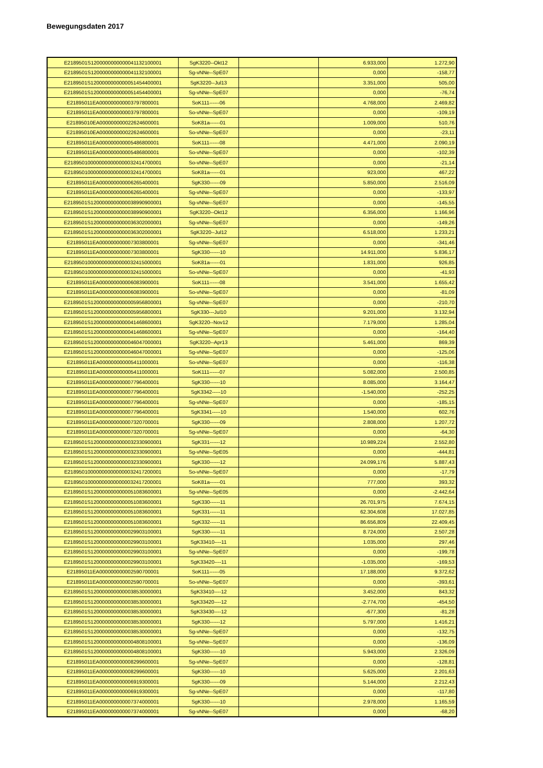Bewegungsdaten 2017
| E2189501S1200000000000041132100001 | SgK3220--Okt12 | | 6.933,000 | 1.272,90 |
| E2189501S1200000000000041132100001 | Sg-vNNe--SpE07 | | 0,000 | -158,77 |
| E2189501S1200000000000051454400001 | SgK3220--Jul13 | | 3.351,000 | 505,00 |
| E2189501S1200000000000051454400001 | Sg-vNNe--SpE07 | | 0,000 | -76,74 |
| E21895011EA000000000003797800001 | SoK111------06 | | 4.768,000 | 2.469,82 |
| E21895011EA000000000003797800001 | So-vNNe--SpE07 | | 0,000 | -109,19 |
| E21895010EA000000000022624600001 | SoK81a------01 | | 1.009,000 | 510,76 |
| E21895010EA000000000022624600001 | So-vNNe--SpE07 | | 0,000 | -23,11 |
| E21895011EA000000000005486800001 | SoK111------08 | | 4.471,000 | 2.090,19 |
| E21895011EA000000000005486800001 | So-vNNe--SpE07 | | 0,000 | -102,39 |
| E218950100000000000000032414700001 | So-vNNe--SpE07 | | 0,000 | -21,14 |
| E218950100000000000000032414700001 | SoK81a------01 | | 923,000 | 467,22 |
| E21895011EA000000000006265400001 | SgK330------09 | | 5.850,000 | 2.516,09 |
| E21895011EA000000000006265400001 | Sg-vNNe--SpE07 | | 0,000 | -133,97 |
| E2189501S1200000000000038990900001 | Sg-vNNe--SpE07 | | 0,000 | -145,55 |
| E2189501S1200000000000038990900001 | SgK3220--Okt12 | | 6.356,000 | 1.166,96 |
| E2189501S1200000000000036302000001 | Sg-vNNe--SpE07 | | 0,000 | -149,26 |
| E2189501S1200000000000036302000001 | SgK3220--Jul12 | | 6.518,000 | 1.233,21 |
| E21895011EA000000000007303800001 | Sg-vNNe--SpE07 | | 0,000 | -341,46 |
| E21895011EA000000000007303800001 | SgK330------10 | | 14.911,000 | 5.836,17 |
| E218950100000000000000032415000001 | SoK81a------01 | | 1.831,000 | 926,85 |
| E218950100000000000000032415000001 | So-vNNe--SpE07 | | 0,000 | -41,93 |
| E21895011EA000000000006083900001 | SoK111------08 | | 3.541,000 | 1.655,42 |
| E21895011EA000000000006083900001 | So-vNNe--SpE07 | | 0,000 | -81,09 |
| E2189501S1200000000000005956800001 | Sg-vNNe--SpE07 | | 0,000 | -210,70 |
| E2189501S1200000000000005956800001 | SgK330---Jul10 | | 9.201,000 | 3.132,94 |
| E2189501S1200000000000041468600001 | SgK3220--Nov12 | | 7.179,000 | 1.285,04 |
| E2189501S1200000000000041468600001 | Sg-vNNe--SpE07 | | 0,000 | -164,40 |
| E2189501S1200000000000046047000001 | SgK3220--Apr13 | | 5.461,000 | 869,39 |
| E2189501S1200000000000046047000001 | Sg-vNNe--SpE07 | | 0,000 | -125,06 |
| E21895011EA000000000005411000001 | So-vNNe--SpE07 | | 0,000 | -116,38 |
| E21895011EA000000000005411000001 | SoK111------07 | | 5.082,000 | 2.500,85 |
| E21895011EA000000000007796400001 | SgK330------10 | | 8.085,000 | 3.164,47 |
| E21895011EA000000000007796400001 | SgK3342-----10 | | -1.540,000 | -252,25 |
| E21895011EA000000000007796400001 | Sg-vNNe--SpE07 | | 0,000 | -185,15 |
| E21895011EA000000000007796400001 | SgK3341-----10 | | 1.540,000 | 602,76 |
| E21895011EA000000000007320700001 | SgK330------09 | | 2.808,000 | 1.207,72 |
| E21895011EA000000000007320700001 | Sg-vNNe--SpE07 | | 0,000 | -64,30 |
| E2189501S1200000000000032330900001 | SgK331------12 | | 10.989,224 | 2.552,80 |
| E2189501S1200000000000032330900001 | Sg-vNNe--SpE05 | | 0,000 | -444,81 |
| E2189501S1200000000000032330900001 | SgK330------12 | | 24.099,176 | 5.887,43 |
| E218950100000000000000032417200001 | So-vNNe--SpE07 | | 0,000 | -17,79 |
| E218950100000000000000032417200001 | SoK81a------01 | | 777,000 | 393,32 |
| E2189501S1200000000000051083600001 | Sg-vNNe--SpE05 | | 0,000 | -2.442,64 |
| E2189501S1200000000000051083600001 | SgK330------11 | | 26.701,975 | 7.674,15 |
| E2189501S1200000000000051083600001 | SgK331------11 | | 62.304,608 | 17.027,85 |
| E2189501S1200000000000051083600001 | SgK332------11 | | 86.656,809 | 22.409,45 |
| E2189501S1200000000000029903100001 | SgK330------11 | | 8.724,000 | 2.507,28 |
| E2189501S1200000000000029903100001 | SgK33410----11 | | 1.035,000 | 297,46 |
| E2189501S1200000000000029903100001 | Sg-vNNe--SpE07 | | 0,000 | -199,78 |
| E2189501S1200000000000029903100001 | SgK33420----11 | | -1.035,000 | -169,53 |
| E21895011EA000000000002590700001 | SoK111------05 | | 17.188,000 | 9.372,62 |
| E21895011EA000000000002590700001 | So-vNNe--SpE07 | | 0,000 | -393,61 |
| E2189501S1200000000000038530000001 | SgK33410----12 | | 3.452,000 | 843,32 |
| E2189501S1200000000000038530000001 | SgK33420----12 | | -2.774,700 | -454,50 |
| E2189501S1200000000000038530000001 | SgK33430----12 | | -677,300 | -81,28 |
| E2189501S1200000000000038530000001 | SgK330------12 | | 5.797,000 | 1.416,21 |
| E2189501S1200000000000038530000001 | Sg-vNNe--SpE07 | | 0,000 | -132,75 |
| E2189501S1200000000000004808100001 | Sg-vNNe--SpE07 | | 0,000 | -136,09 |
| E2189501S1200000000000004808100001 | SgK330------10 | | 5.943,000 | 2.326,09 |
| E21895011EA000000000008299600001 | Sg-vNNe--SpE07 | | 0,000 | -128,81 |
| E21895011EA000000000008299600001 | SgK330------10 | | 5.625,000 | 2.201,63 |
| E21895011EA000000000006919300001 | SgK330------09 | | 5.144,000 | 2.212,43 |
| E21895011EA000000000006919300001 | Sg-vNNe--SpE07 | | 0,000 | -117,80 |
| E21895011EA000000000007374000001 | SgK330------10 | | 2.978,000 | 1.165,59 |
| E21895011EA000000000007374000001 | Sg-vNNe--SpE07 | | 0,000 | -68,20 |